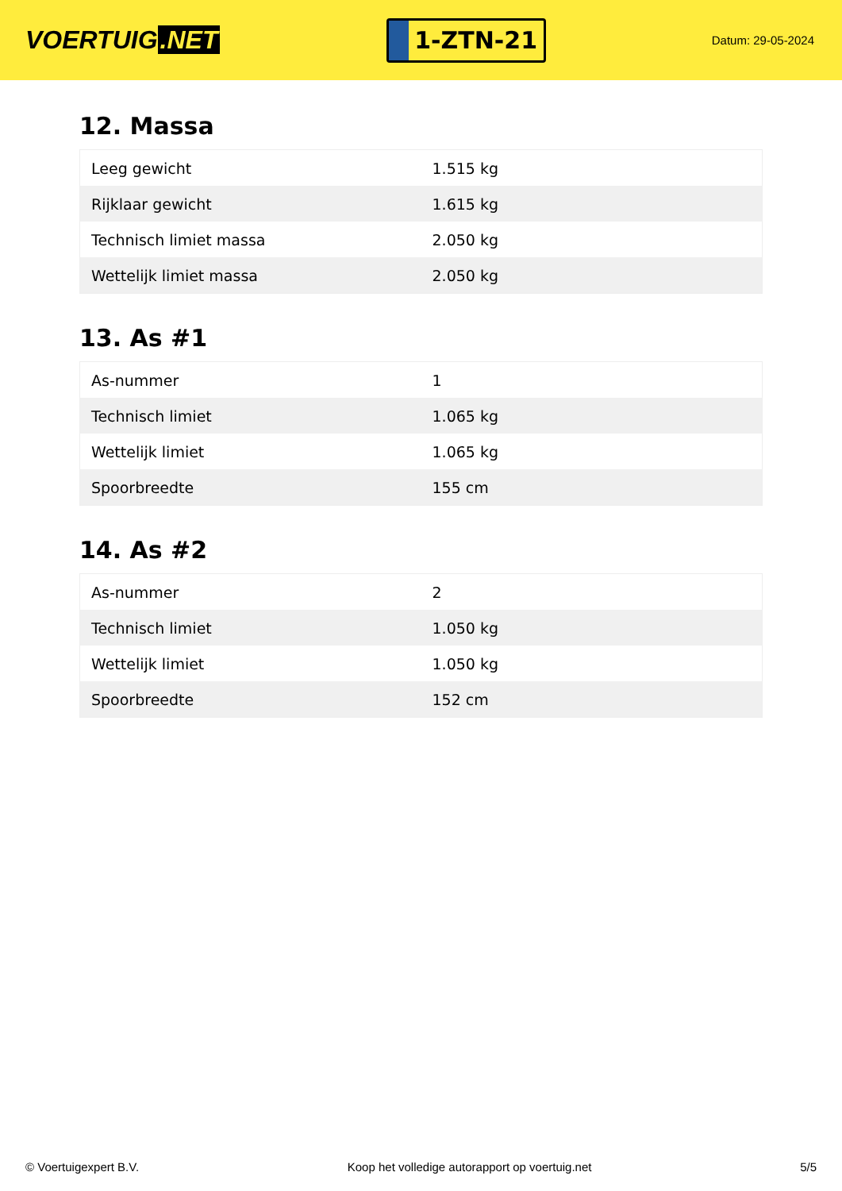VOERTUIG.NET
1-ZTN-21
Datum: 29-05-2024
12. Massa
| Leeg gewicht | 1.515 kg |
| Rijklaar gewicht | 1.615 kg |
| Technisch limiet massa | 2.050 kg |
| Wettelijk limiet massa | 2.050 kg |
13. As #1
| As-nummer | 1 |
| Technisch limiet | 1.065 kg |
| Wettelijk limiet | 1.065 kg |
| Spoorbreedte | 155 cm |
14. As #2
| As-nummer | 2 |
| Technisch limiet | 1.050 kg |
| Wettelijk limiet | 1.050 kg |
| Spoorbreedte | 152 cm |
© Voertuigexpert B.V. Koop het volledige autorapport op voertuig.net 5/5